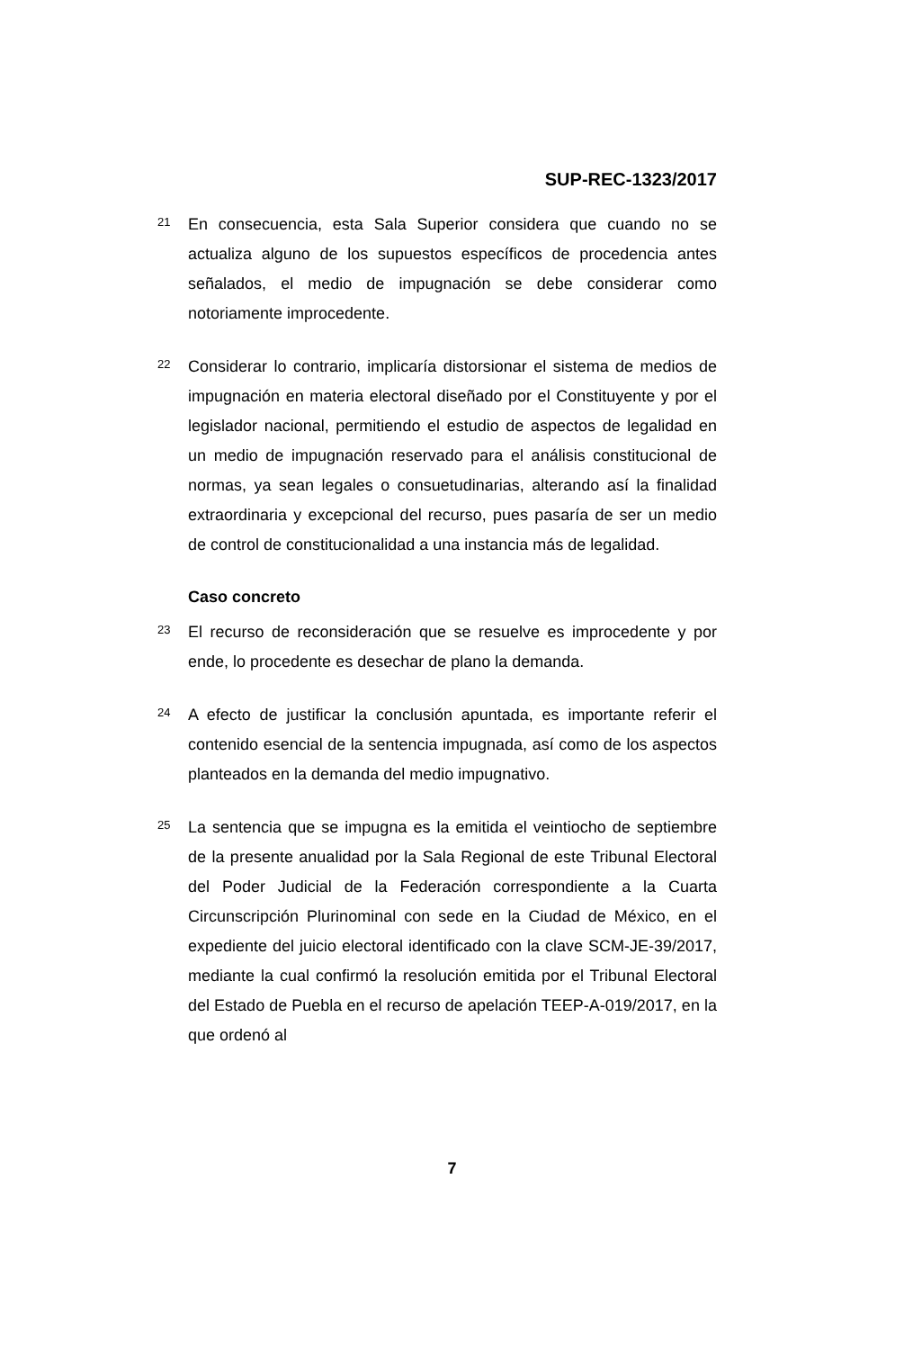SUP-REC-1323/2017
21
En consecuencia, esta Sala Superior considera que cuando no se actualiza alguno de los supuestos específicos de procedencia antes señalados, el medio de impugnación se debe considerar como notoriamente improcedente.
22
Considerar lo contrario, implicaría distorsionar el sistema de medios de impugnación en materia electoral diseñado por el Constituyente y por el legislador nacional, permitiendo el estudio de aspectos de legalidad en un medio de impugnación reservado para el análisis constitucional de normas, ya sean legales o consuetudinarias, alterando así la finalidad extraordinaria y excepcional del recurso, pues pasaría de ser un medio de control de constitucionalidad a una instancia más de legalidad.
Caso concreto
23
El recurso de reconsideración que se resuelve es improcedente y por ende, lo procedente es desechar de plano la demanda.
24
A efecto de justificar la conclusión apuntada, es importante referir el contenido esencial de la sentencia impugnada, así como de los aspectos planteados en la demanda del medio impugnativo.
25
La sentencia que se impugna es la emitida el veintiocho de septiembre de la presente anualidad por la Sala Regional de este Tribunal Electoral del Poder Judicial de la Federación correspondiente a la Cuarta Circunscripción Plurinominal con sede en la Ciudad de México, en el expediente del juicio electoral identificado con la clave SCM-JE-39/2017, mediante la cual confirmó la resolución emitida por el Tribunal Electoral del Estado de Puebla en el recurso de apelación TEEP-A-019/2017, en la que ordenó al
7